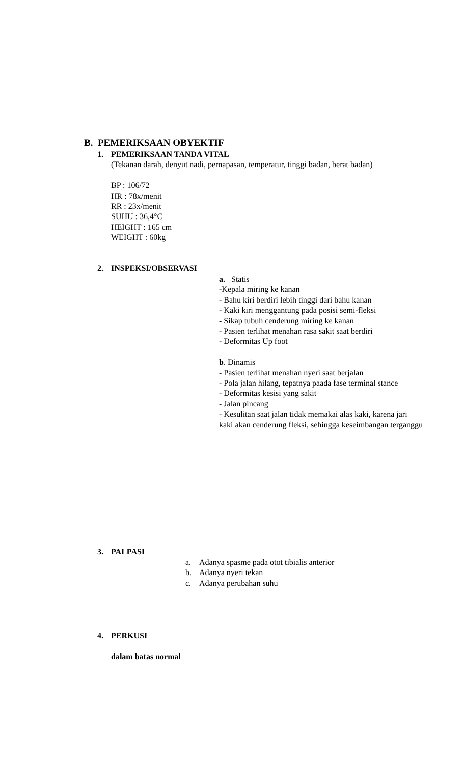B. PEMERIKSAAN OBYEKTIF
1. PEMERIKSAAN TANDA VITAL
(Tekanan darah, denyut nadi, pernapasan, temperatur, tinggi badan, berat badan)
BP : 106/72
HR : 78x/menit
RR : 23x/menit
SUHU : 36,4°C
HEIGHT : 165 cm
WEIGHT : 60kg
2. INSPEKSI/OBSERVASI
a. Statis
-Kepala miring ke kanan
- Bahu kiri berdiri lebih tinggi dari bahu kanan
- Kaki kiri menggantung pada posisi semi-fleksi
- Sikap tubuh cenderung miring ke kanan
- Pasien terlihat menahan rasa sakit saat berdiri
- Deformitas Up foot
b. Dinamis
- Pasien terlihat menahan nyeri saat berjalan
- Pola jalan hilang, tepatnya paada fase terminal stance
- Deformitas kesisi yang sakit
- Jalan pincang
- Kesulitan saat jalan tidak memakai alas kaki, karena jari kaki akan cenderung fleksi, sehingga keseimbangan terganggu
3. PALPASI
a. Adanya spasme pada otot tibialis anterior
b. Adanya nyeri tekan
c. Adanya perubahan suhu
4. PERKUSI
dalam batas normal